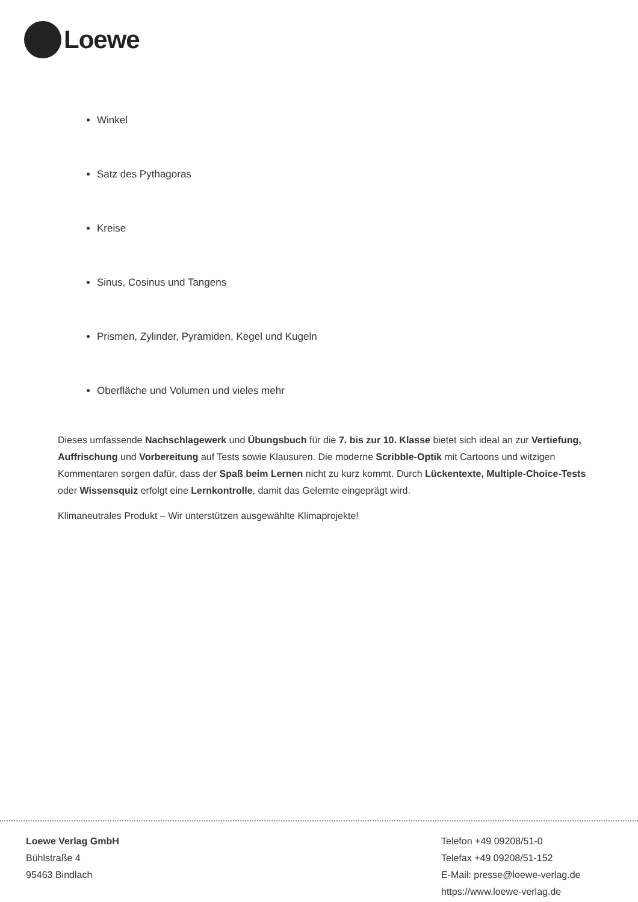Loewe
Winkel
Satz des Pythagoras
Kreise
Sinus, Cosinus und Tangens
Prismen, Zylinder, Pyramiden, Kegel und Kugeln
Oberfläche und Volumen und vieles mehr
Dieses umfassende Nachschlagewerk und Übungsbuch für die 7. bis zur 10. Klasse bietet sich ideal an zur Vertiefung, Auffrischung und Vorbereitung auf Tests sowie Klausuren. Die moderne Scribble-Optik mit Cartoons und witzigen Kommentaren sorgen dafür, dass der Spaß beim Lernen nicht zu kurz kommt. Durch Lückentexte, Multiple-Choice-Tests oder Wissensquiz erfolgt eine Lernkontrolle, damit das Gelernte eingeprägt wird.
Klimaneutrales Produkt – Wir unterstützen ausgewählte Klimaprojekte!
Loewe Verlag GmbH
Bühlstraße 4
95463 Bindlach
Telefon +49 09208/51-0
Telefax +49 09208/51-152
E-Mail: presse@loewe-verlag.de
https://www.loewe-verlag.de